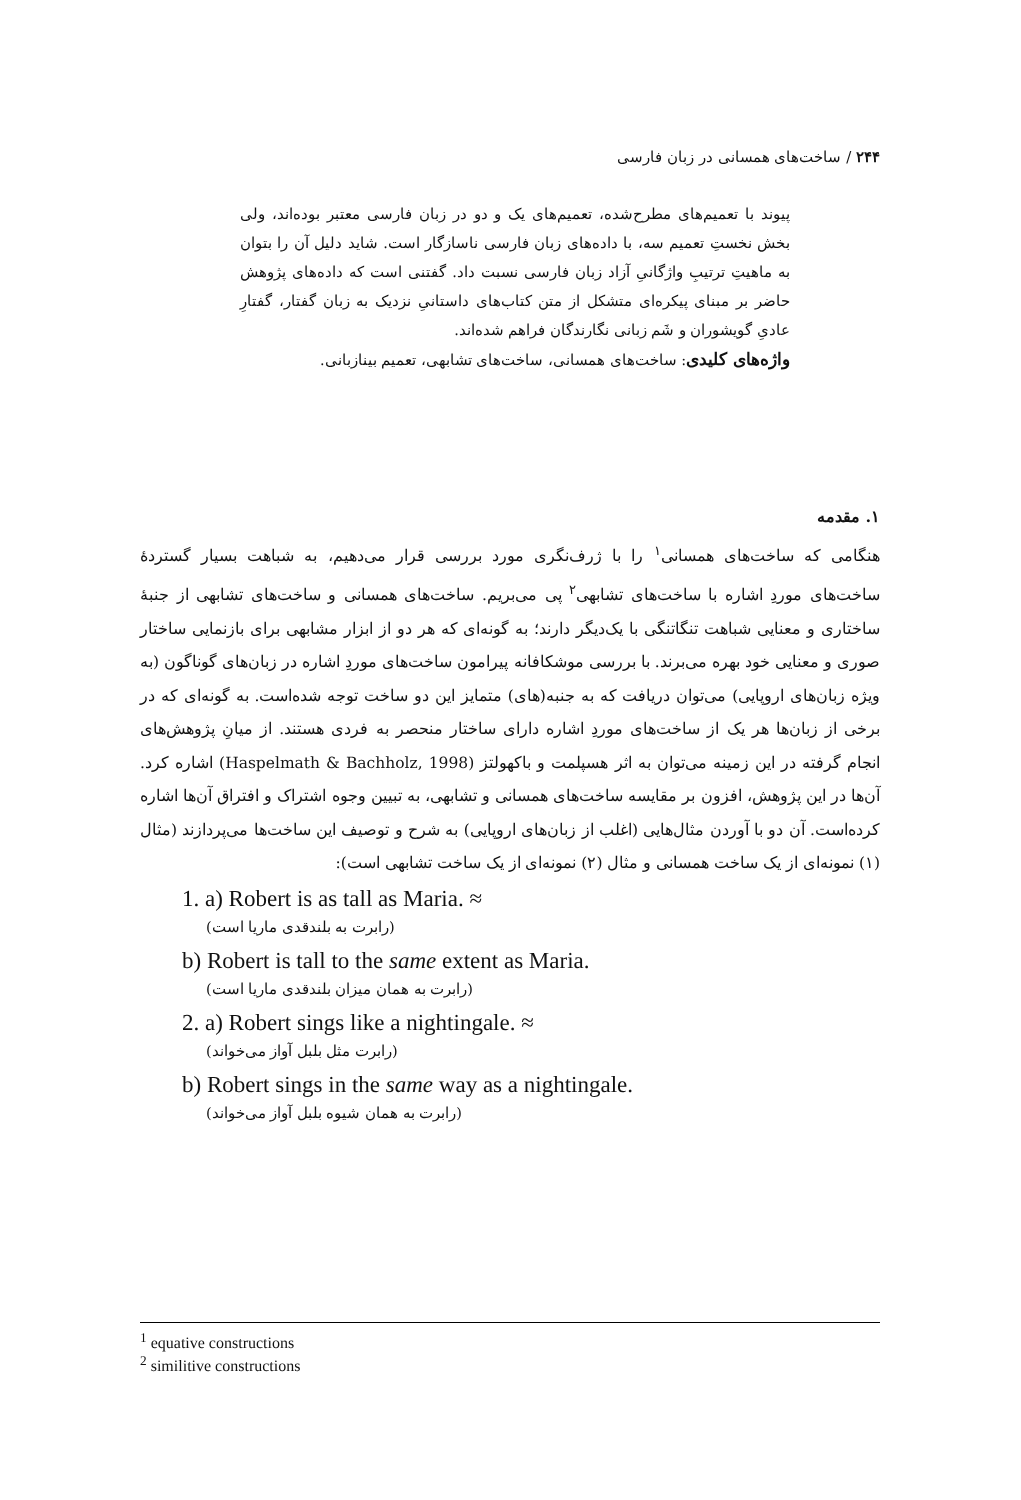۲۴۴ / ساخت‌های همسانی در زبان فارسی
پیوند با تعمیم‌های مطرح‌شده، تعمیم‌های یک و دو در زبان فارسی معتبر بوده‌اند، ولی بخش نخستِ تعمیم سه، با داده‌های زبان فارسی ناسازگار است. شاید دلیل آن را بتوان به ماهیتِ ترتیبِ واژگانیِ آزاد زبان فارسی نسبت داد. گفتنی است که داده‌های پژوهش حاضر بر مبنای پیکره‌ای متشکل از متن کتاب‌های داستانیِ نزدیک به زبان گفتار، گفتارِ عادیِ گویشوران و شَم زبانی نگارندگان فراهم شده‌اند.
واژه‌های کلیدی: ساخت‌های همسانی، ساخت‌های تشابهی، تعمیم بینازبانی.
۱. مقدمه
هنگامی که ساخت‌های همسانی<sup>۱</sup> را با ژرف‌نگری مورد بررسی قرار می‌دهیم، به شباهت بسیار گستردهٔ ساخت‌های موردِ اشاره با ساخت‌های تشابهی<sup>۲</sup> پی می‌بریم. ساخت‌های همسانی و ساخت‌های تشابهی از جنبهٔ ساختاری و معنایی شباهت تنگاتنگی با یک‌دیگر دارند؛ به گونه‌ای که هر دو از ابزار مشابهی برای بازنمایی ساختار صوری و معنایی خود بهره می‌برند. با بررسی موشکافانه پیرامون ساخت‌های موردِ اشاره در زبان‌های گوناگون (به ویژه زبان‌های اروپایی) می‌توان دریافت که به جنبه(های) متمایز این دو ساخت توجه شده‌است. به گونه‌ای که در برخی از زبان‌ها هر یک از ساخت‌های موردِ اشاره دارای ساختار منحصر به فردی هستند. از میانِ پژوهش‌های انجام گرفته در این زمینه می‌توان به اثر هسپلمت و باکهولتز (Haspelmath & Bachholz, 1998) اشاره کرد. آن‌ها در این پژوهش، افزون بر مقایسه ساخت‌های همسانی و تشابهی، به تبیین وجوه اشتراک و افتراق آن‌ها اشاره کرده‌است. آن دو با آوردن مثال‌هایی (اغلب از زبان‌های اروپایی) به شرح و توصیف این ساخت‌ها می‌پردازند (مثال (۱) نمونه‌ای از یک ساخت همسانی و مثال (۲) نمونه‌ای از یک ساخت تشابهی است):
1. a) Robert is as tall as Maria. ≈
(رابرت به بلندقدی ماریا است)
b) Robert is tall to the same extent as Maria.
(رابرت به همان میزان بلندقدی ماریا است)
2. a) Robert sings like a nightingale. ≈
(رابرت مثل بلبل آواز می‌خواند)
b) Robert sings in the same way as a nightingale.
(رابرت به همان شیوه بلبل آواز می‌خواند)
<sup>1</sup> equative constructions
<sup>2</sup> similitive constructions